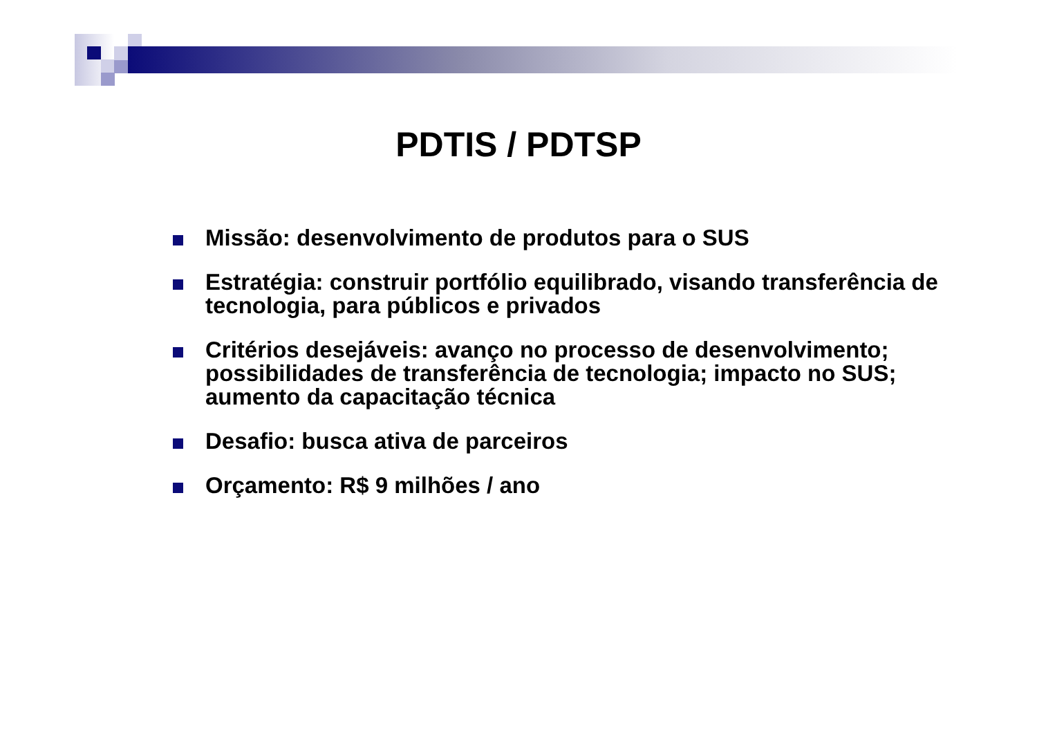PDTIS / PDTSP
Missão: desenvolvimento de produtos para o SUS
Estratégia: construir portfólio equilibrado, visando transferência de tecnologia, para públicos e privados
Critérios desejáveis: avanço no processo de desenvolvimento; possibilidades de transferência de tecnologia; impacto no SUS; aumento da capacitação técnica
Desafio: busca ativa de parceiros
Orçamento: R$ 9 milhões / ano